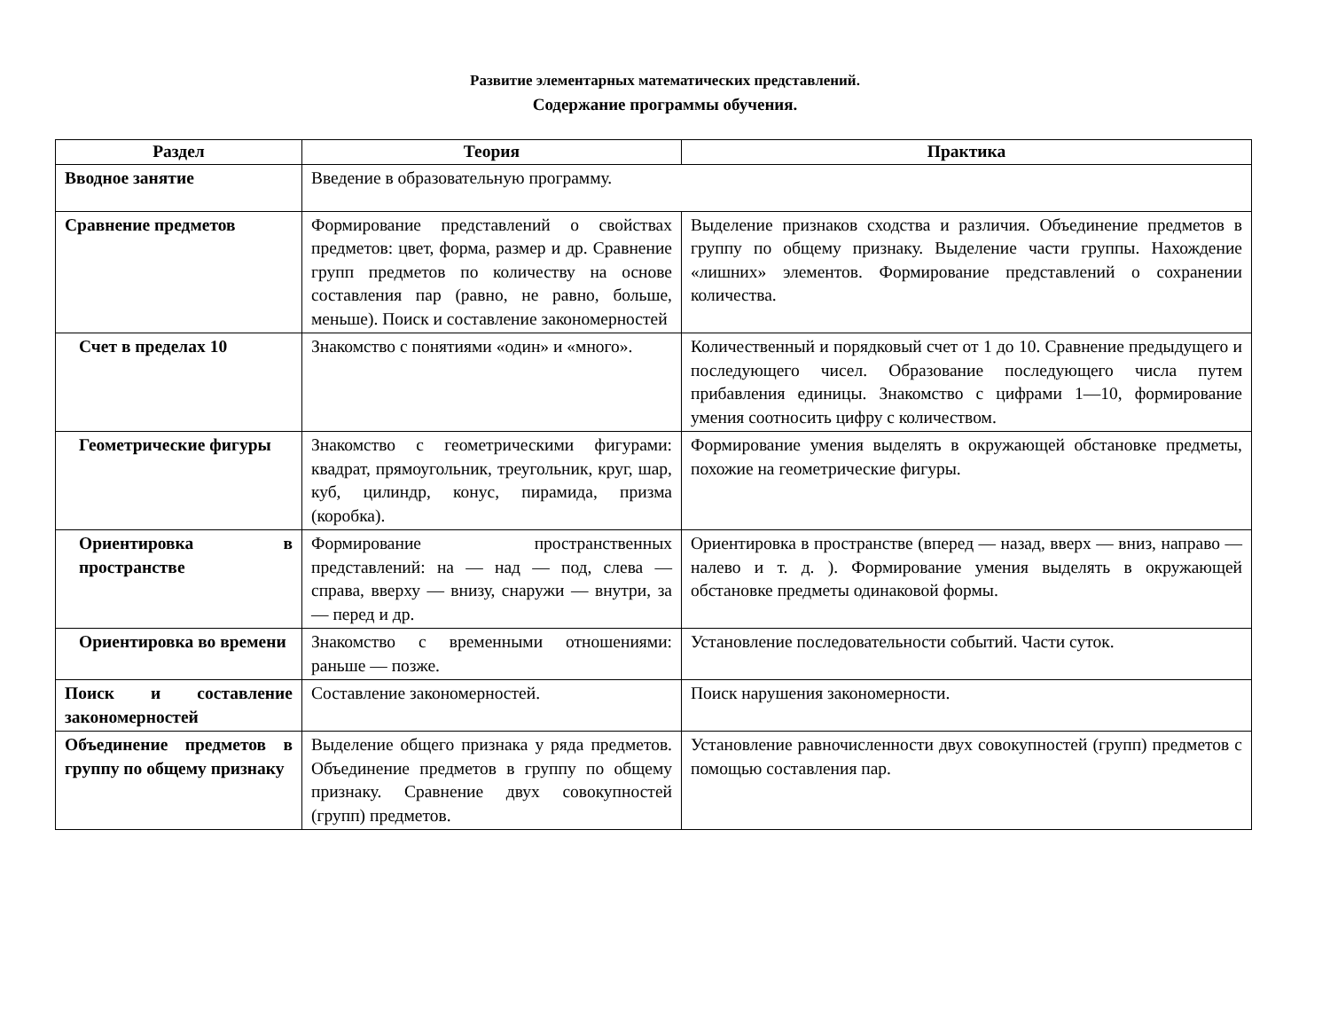Развитие элементарных математических представлений.
Содержание программы обучения.
| Раздел | Теория | Практика |
| --- | --- | --- |
| Вводное занятие | Введение в образовательную программу. | |
| Сравнение предметов | Формирование представлений о свойствах предметов: цвет, форма, размер и др. Сравнение групп предметов по количеству на основе составления пар (равно, не равно, больше, меньше). Поиск и составление закономерностей | Выделение признаков сходства и различия. Объединение предметов в группу по общему признаку. Выделение части группы. Нахождение «лишних» элементов. Формирование представлений о сохранении количества. |
| Счет в пределах 10 | Знакомство с понятиями «один» и «много». | Количественный и порядковый счет от 1 до 10. Сравнение предыдущего и последующего чисел. Образование последующего числа путем прибавления единицы. Знакомство с цифрами 1—10, формирование умения соотносить цифру с количеством. |
| Геометрические фигуры | Знакомство с геометрическими фигурами: квадрат, прямоугольник, треугольник, круг, шар, куб, цилиндр, конус, пирамида, призма (коробка). | Формирование умения выделять в окружающей обстановке предметы, похожие на геометрические фигуры. |
| Ориентировка в пространстве | Формирование пространственных представлений: на — над — под, слева — справа, вверху — внизу, снаружи — внутри, за — перед и др. | Ориентировка в пространстве (вперед — назад, вверх — вниз, направо — налево и т. д. ). Формирование умения выделять в окружающей обстановке предметы одинаковой формы. |
| Ориентировка во времени | Знакомство с временными отношениями: раньше — позже. | Установление последовательности событий. Части суток. |
| Поиск и составление закономерностей | Составление закономерностей. | Поиск нарушения закономерности. |
| Объединение предметов в группу по общему признаку | Выделение общего признака у ряда предметов. Объединение предметов в группу по общему признаку. Сравнение двух совокупностей (групп) предметов. | Установление равночисленности двух совокупностей (групп) предметов с помощью составления пар. |